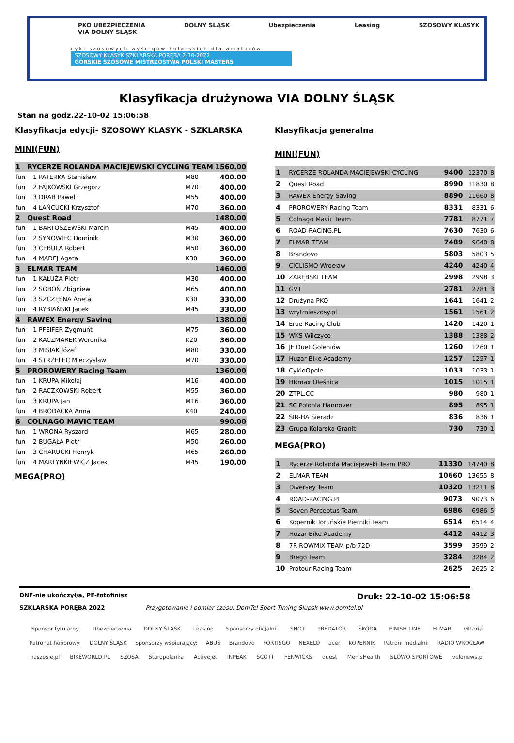PKO UBEZPIECZENIA
VIA DOLNY ŚLĄSK DOLNY ŚLĄSK Ubezpieczenia Leasing SZOSOWY KLASYK
cykl szosowych wyścigów kolarskich dla amatorów
SZOSOWY KLASYK SZKLARSKA PORĘBA 2-10-2022
GÓRSKIE SZOSOWE MISTRZOSTWA POLSKI MASTERS
Klasyfikacja drużynowa VIA DOLNY ŚLĄSK
Stan na godz.22-10-02 15:06:58
Klasyfikacja edycji- SZOSOWY KLASYK - SZKLARSKA
MINI(FUN)
| 1 | RYCERZE ROLANDA MACIEJEWSKI CYCLING TEAM | | | | 1560.00 |
| fun | 1 | PATERKA Stanisław | | M80 | 400.00 |
| fun | 2 | FAJKOWSKI Grzegorz | | M70 | 400.00 |
| fun | 3 | DRAB Paweł | | M55 | 400.00 |
| fun | 4 | ŁAŃCUCKI Krzysztof | | M70 | 360.00 |
| 2 | Quest Road | | | | 1480.00 |
| fun | 1 | BARTOSZEWSKI Marcin | | M45 | 400.00 |
| fun | 2 | SYNOWIEC Dominik | | M30 | 360.00 |
| fun | 3 | CEBULA Robert | | M50 | 360.00 |
| fun | 4 | MADEJ Agata | | K30 | 360.00 |
| 3 | ELMAR TEAM | | | | 1460.00 |
| fun | 1 | KAŁUŻA Piotr | | M30 | 400.00 |
| fun | 2 | SOBOŃ Zbigniew | | M65 | 400.00 |
| fun | 3 | SZCZĘSNA Aneta | | K30 | 330.00 |
| fun | 4 | RYBIAŃSKI Jacek | | M45 | 330.00 |
| 4 | RAWEX Energy Saving | | | | 1380.00 |
| fun | 1 | PFEIFER Zygmunt | | M75 | 360.00 |
| fun | 2 | KACZMAREK Weronika | | K20 | 360.00 |
| fun | 3 | MISIAK Józef | | M80 | 330.00 |
| fun | 4 | STRZELEC Mieczyslaw | | M70 | 330.00 |
| 5 | PROROWERY Racing Team | | | | 1360.00 |
| fun | 1 | KRUPA Mikołaj | | M16 | 400.00 |
| fun | 2 | RACZKOWSKI Robert | | M55 | 360.00 |
| fun | 3 | KRUPA Jan | | M16 | 360.00 |
| fun | 4 | BRODACKA Anna | | K40 | 240.00 |
| 6 | COLNAGO MAVIC TEAM | | | | 990.00 |
| fun | 1 | WRONA Ryszard | | M65 | 280.00 |
| fun | 2 | BUGAŁA Piotr | | M50 | 260.00 |
| fun | 3 | CHARUCKI Henryk | | M65 | 260.00 |
| fun | 4 | MARTYNKIEWICZ Jacek | | M45 | 190.00 |
MEGA(PRO)
Klasyfikacja generalna
MINI(FUN)
| 1 | RYCERZE ROLANDA MACIEJEWSKI CYCLING | 9400 | 12370 | 8 |
| 2 | Quest Road | 8990 | 11830 | 8 |
| 3 | RAWEX Energy Saving | 8890 | 11660 | 8 |
| 4 | PROROWERY Racing Team | 8331 | 8331 | 6 |
| 5 | Colnago Mavic Team | 7781 | 8771 | 7 |
| 6 | ROAD-RACING.PL | 7630 | 7630 | 6 |
| 7 | ELMAR TEAM | 7489 | 9640 | 8 |
| 8 | Brandovo | 5803 | 5803 | 5 |
| 9 | CICLISMO Wrocław | 4240 | 4240 | 4 |
| 10 | ZARĘBSKI TEAM | 2998 | 2998 | 3 |
| 11 | GVT | 2781 | 2781 | 3 |
| 12 | Drużyna PKO | 1641 | 1641 | 2 |
| 13 | wrytmieszosy.pl | 1561 | 1561 | 2 |
| 14 | Eroe Racing Club | 1420 | 1420 | 1 |
| 15 | WKS Wilczyce | 1388 | 1388 | 2 |
| 16 | JF Duet Goleniów | 1260 | 1260 | 1 |
| 17 | Huzar Bike Academy | 1257 | 1257 | 1 |
| 18 | CykloOpole | 1033 | 1033 | 1 |
| 19 | HRmax Oleśnica | 1015 | 1015 | 1 |
| 20 | ZTPL.CC | 980 | 980 | 1 |
| 21 | SC Polonia Hannover | 895 | 895 | 1 |
| 22 | SIR-HA Sieradz | 836 | 836 | 1 |
| 23 | Grupa Kolarska Granit | 730 | 730 | 1 |
MEGA(PRO)
| 1 | Rycerze Rolanda Maciejewski Team PRO | 11330 | 14740 | 8 |
| 2 | ELMAR TEAM | 10660 | 13655 | 8 |
| 3 | Diversey Team | 10320 | 13211 | 8 |
| 4 | ROAD-RACING.PL | 9073 | 9073 | 6 |
| 5 | Seven Perceptus Team | 6986 | 6986 | 5 |
| 6 | Kopernik Toruńskie Pierniki Team | 6514 | 6514 | 4 |
| 7 | Huzar Bike Academy | 4412 | 4412 | 3 |
| 8 | 7R ROWMIX TEAM p/b 72D | 3599 | 3599 | 2 |
| 9 | Brego Team | 3284 | 3284 | 2 |
| 10 | Protour Racing Team | 2625 | 2625 | 2 |
DNF-nie ukończył/a, PF-fotofinisz Druk: 22-10-02 15:06:58
SZKLARSKA PORĘBA 2022 Przygotowanie i pomiar czasu: DomTel Sport Timing Słupsk www.domtel.pl
Sponsor tytularny: Ubezpieczenia DOLNY ŚLĄSK Leasing Sponsorzy oficjalni: SHOT PREDATOR ŠKODA FINISH LINE ELMAR vittoria Patronat honorowy: DOLNY ŚLĄSK Sponsorzy wspierający: ABUS Brandovo FORTISGO NEXELO acer KOPERNIK Patroni medialni: RADIO WROCŁAW naszosie.pl BIKEWORLD.PL SZOSA Staropolanka Activejet INPEAK SCOTT FENWICKS quest Men'sHealth SŁOWO SPORTOWE velonews.pl